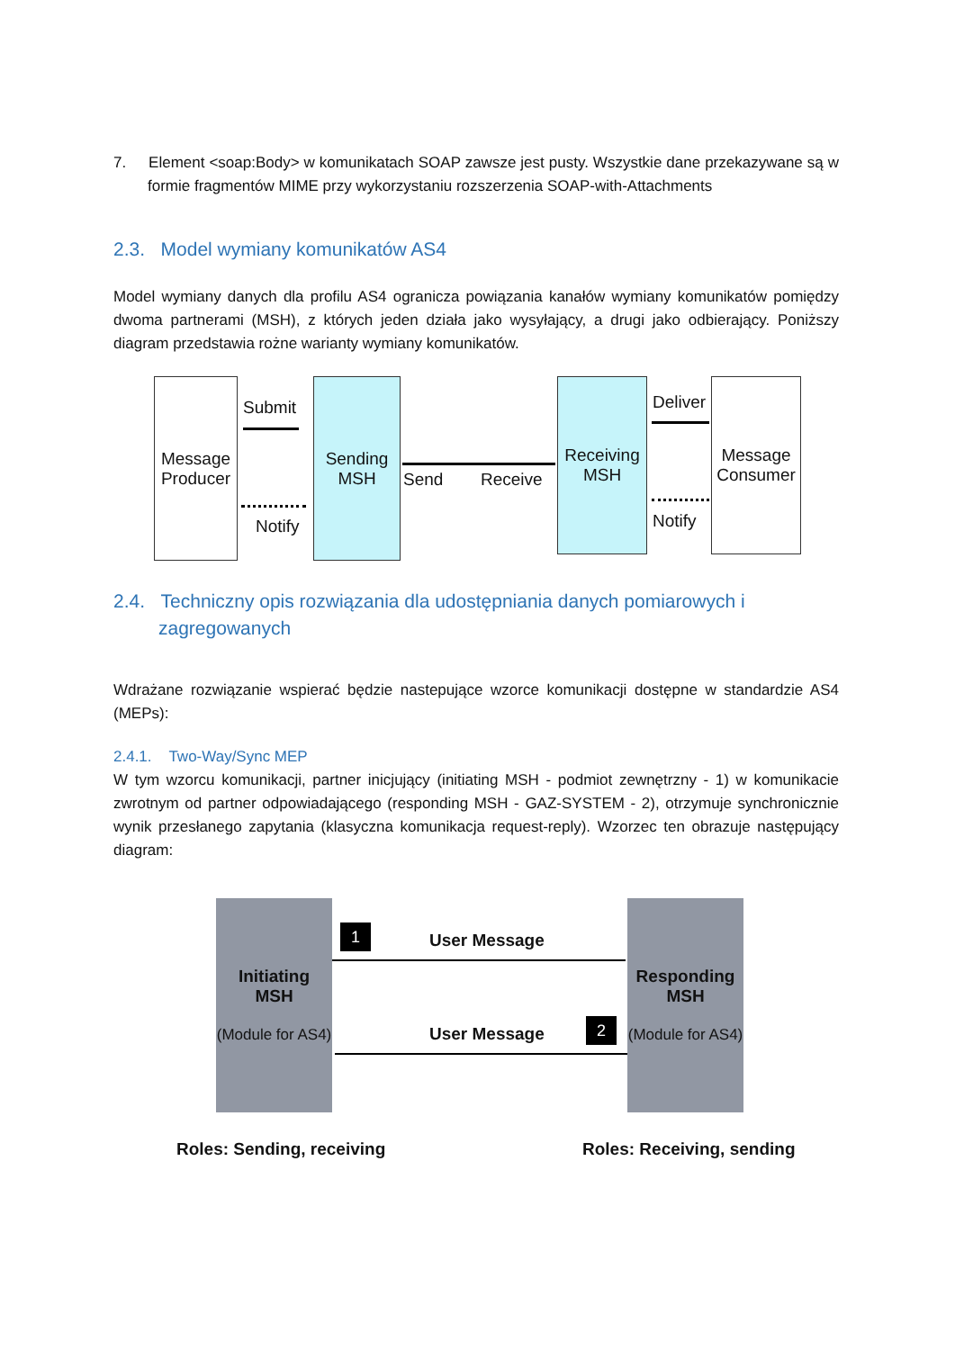7. Element <soap:Body> w komunikatach SOAP zawsze jest pusty. Wszystkie dane przekazywane są w formie fragmentów MIME przy wykorzystaniu rozszerzenia SOAP-with-Attachments
2.3. Model wymiany komunikatów AS4
Model wymiany danych dla profilu AS4 ogranicza powiązania kanałów wymiany komunikatów pomiędzy dwoma partnerami (MSH), z których jeden działa jako wysyłający, a drugi jako odbierający. Poniższy diagram przedstawia rożne warianty wymiany komunikatów.
Message Producer
Submit
Notify
Sending MSH
Send Receive
Receiving MSH
Deliver
Notify
Message Consumer
2.4. Techniczny opis rozwiązania dla udostępniania danych pomiarowych i zagregowanych
Wdrażane rozwiązanie wspierać będzie nastepujące wzorce komunikacji dostępne w standardzie AS4 (MEPs):
2.4.1. Two-Way/Sync MEP
W tym wzorcu komunikacji, partner inicjujący (initiating MSH - podmiot zewnętrzny - 1) w komunikacie zwrotnym od partner odpowiadającego (responding MSH - GAZ-SYSTEM - 2), otrzymuje synchronicznie wynik przesłanego zapytania (klasyczna komunikacja request-reply). Wzorzec ten obrazuje następujący diagram:
Initiating
MSH
(Module for AS4)
1 User Message
User Message 2
Responding
MSH
(Module for AS4)
Roles: Sending, receiving Roles: Receiving, sending